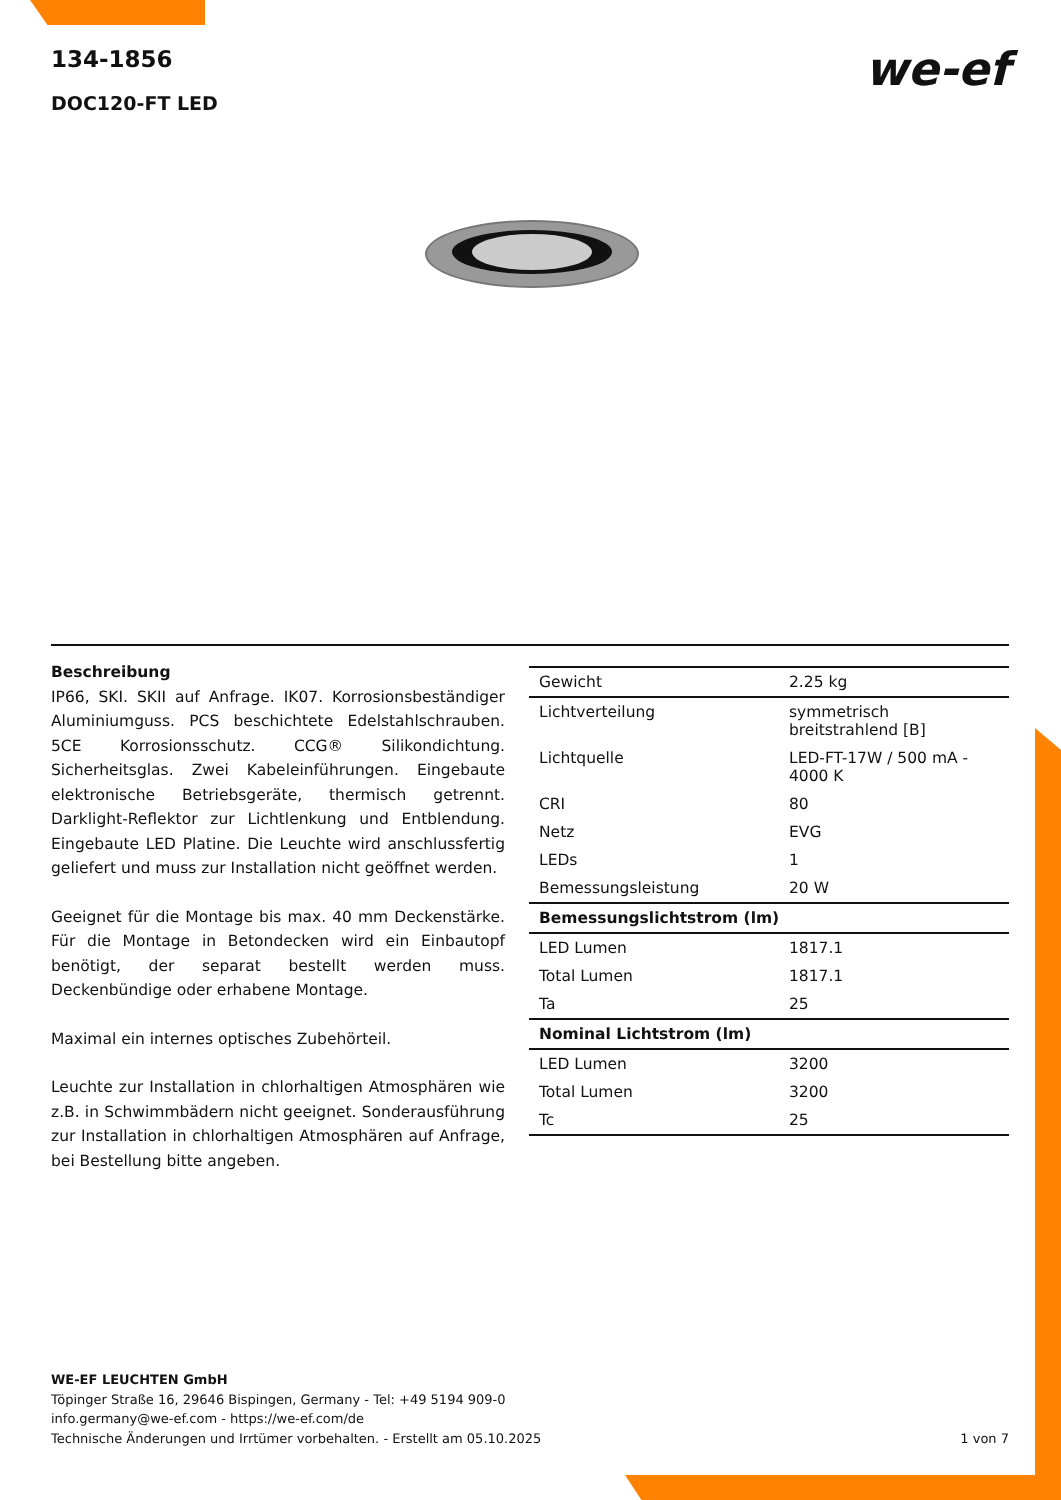134-1856
DOC120-FT LED
we-ef
Beschreibung
IP66, SKI. SKII auf Anfrage. IK07. Korrosionsbeständiger Aluminiumguss. PCS beschichtete Edelstahlschrauben. 5CE Korrosionsschutz. CCG® Silikondichtung. Sicherheitsglas. Zwei Kabeleinführungen. Eingebaute elektronische Betriebsgeräte, thermisch getrennt. Darklight-Reflektor zur Lichtlenkung und Entblendung. Eingebaute LED Platine. Die Leuchte wird anschlussfertig geliefert und muss zur Installation nicht geöffnet werden.
Geeignet für die Montage bis max. 40 mm Deckenstärke. Für die Montage in Betondecken wird ein Einbautopf benötigt, der separat bestellt werden muss. Deckenbündige oder erhabene Montage.
Maximal ein internes optisches Zubehörteil.
Leuchte zur Installation in chlorhaltigen Atmosphären wie z.B. in Schwimmbädern nicht geeignet. Sonderausführung zur Installation in chlorhaltigen Atmosphären auf Anfrage, bei Bestellung bitte angeben.
| Gewicht | 2.25 kg |
| Lichtverteilung | symmetrisch breitstrahlend [B] |
| Lichtquelle | LED-FT-17W / 500 mA - 4000 K |
| CRI | 80 |
| Netz | EVG |
| LEDs | 1 |
| Bemessungsleistung | 20 W |
| Bemessungslichtstrom (lm) | |
| LED Lumen | 1817.1 |
| Total Lumen | 1817.1 |
| Ta | 25 |
| Nominal Lichtstrom (lm) | |
| LED Lumen | 3200 |
| Total Lumen | 3200 |
| Tc | 25 |
WE-EF LEUCHTEN GmbH
Töpinger Straße 16, 29646 Bispingen, Germany - Tel: +49 5194 909-0
info.germany@we-ef.com - https://we-ef.com/de
Technische Änderungen und Irrtümer vorbehalten. - Erstellt am 05.10.2025
1 von 7